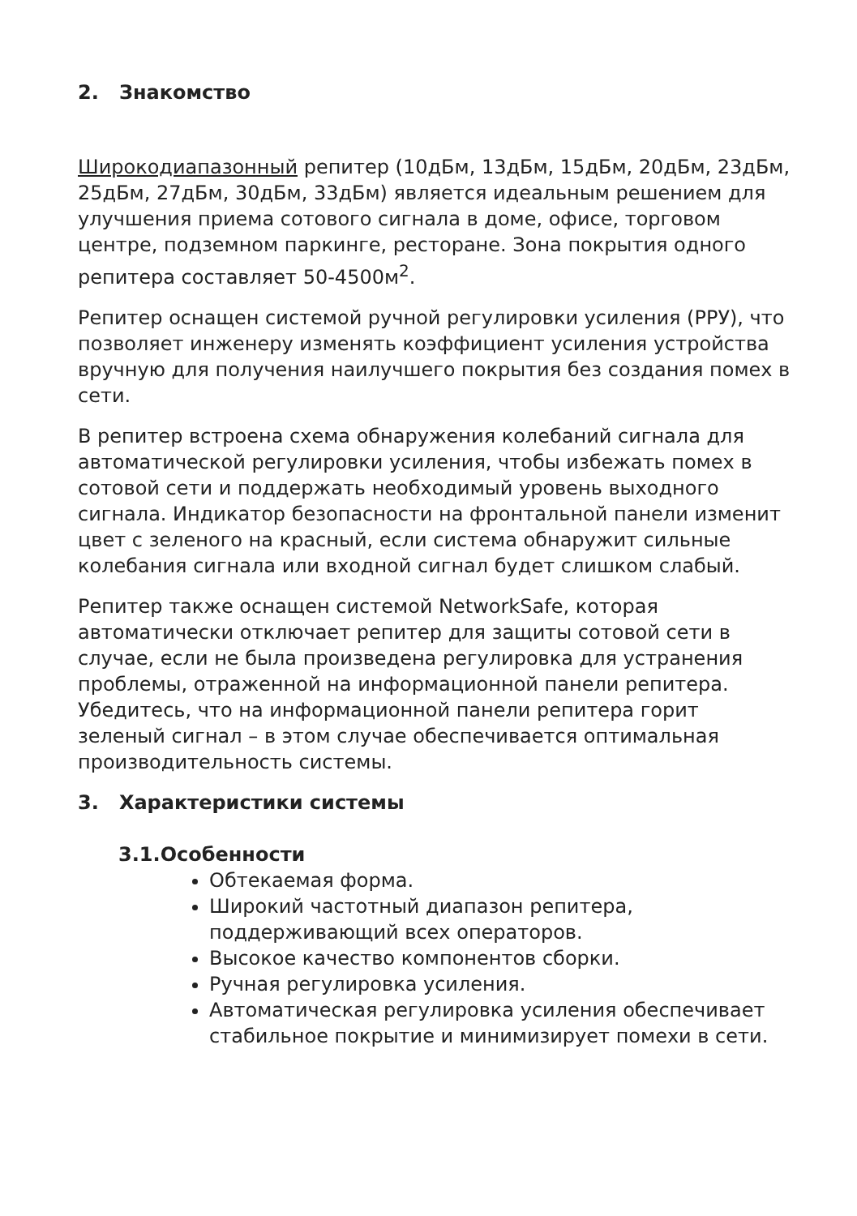2. Знакомство
Широкодиапазонный репитер (10дБм, 13дБм, 15дБм, 20дБм, 23дБм, 25дБм, 27дБм, 30дБм, 33дБм) является идеальным решением для улучшения приема сотового сигнала в доме, офисе, торговом центре, подземном паркинге, ресторане. Зона покрытия одного репитера составляет 50-4500м<sup>2</sup>.
Репитер оснащен системой ручной регулировки усиления (РРУ), что позволяет инженеру изменять коэффициент усиления устройства вручную для получения наилучшего покрытия без создания помех в сети.
В репитер встроена схема обнаружения колебаний сигнала для автоматической регулировки усиления, чтобы избежать помех в сотовой сети и поддержать необходимый уровень выходного сигнала. Индикатор безопасности на фронтальной панели изменит цвет с зеленого на красный, если система обнаружит сильные колебания сигнала или входной сигнал будет слишком слабый.
Репитер также оснащен системой NetworkSafe, которая автоматически отключает репитер для защиты сотовой сети в случае, если не была произведена регулировка для устранения проблемы, отраженной на информационной панели репитера. Убедитесь, что на информационной панели репитера горит зеленый сигнал – в этом случае обеспечивается оптимальная производительность системы.
3. Характеристики системы
3.1.Особенности
Обтекаемая форма.
Широкий частотный диапазон репитера, поддерживающий всех операторов.
Высокое качество компонентов сборки.
Ручная регулировка усиления.
Автоматическая регулировка усиления обеспечивает стабильное покрытие и минимизирует помехи в сети.